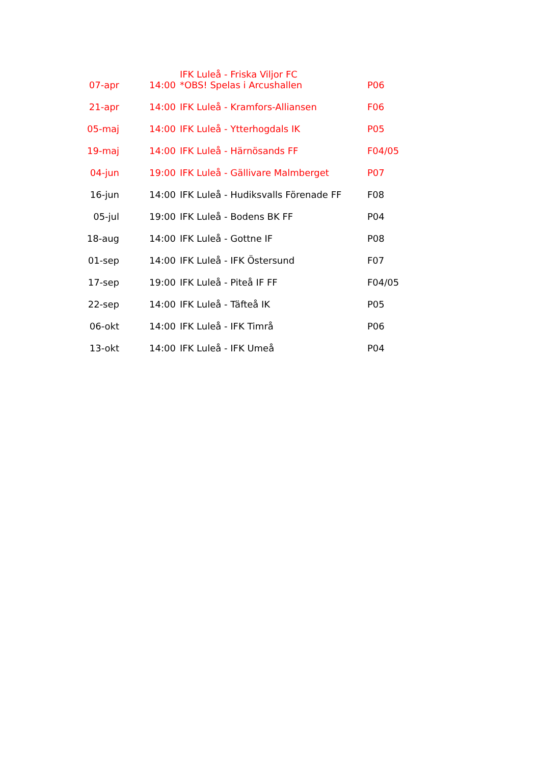| 07-apr | 14:00 | IFK Luleå - Friska Viljor FC *OBS! Spelas i Arcushallen | P06 |
| 21-apr | 14:00 | IFK Luleå - Kramfors-Alliansen | F06 |
| 05-maj | 14:00 | IFK Luleå - Ytterhogdals IK | P05 |
| 19-maj | 14:00 | IFK Luleå - Härnösands FF | F04/05 |
| 04-jun | 19:00 | IFK Luleå - Gällivare Malmberget | P07 |
| 16-jun | 14:00 | IFK Luleå - Hudiksvalls Förenade FF | F08 |
| 05-jul | 19:00 | IFK Luleå - Bodens BK FF | P04 |
| 18-aug | 14:00 | IFK Luleå - Gottne IF | P08 |
| 01-sep | 14:00 | IFK Luleå - IFK Östersund | F07 |
| 17-sep | 19:00 | IFK Luleå - Piteå IF FF | F04/05 |
| 22-sep | 14:00 | IFK Luleå - Täfteå IK | P05 |
| 06-okt | 14:00 | IFK Luleå - IFK Timrå | P06 |
| 13-okt | 14:00 | IFK Luleå - IFK Umeå | P04 |